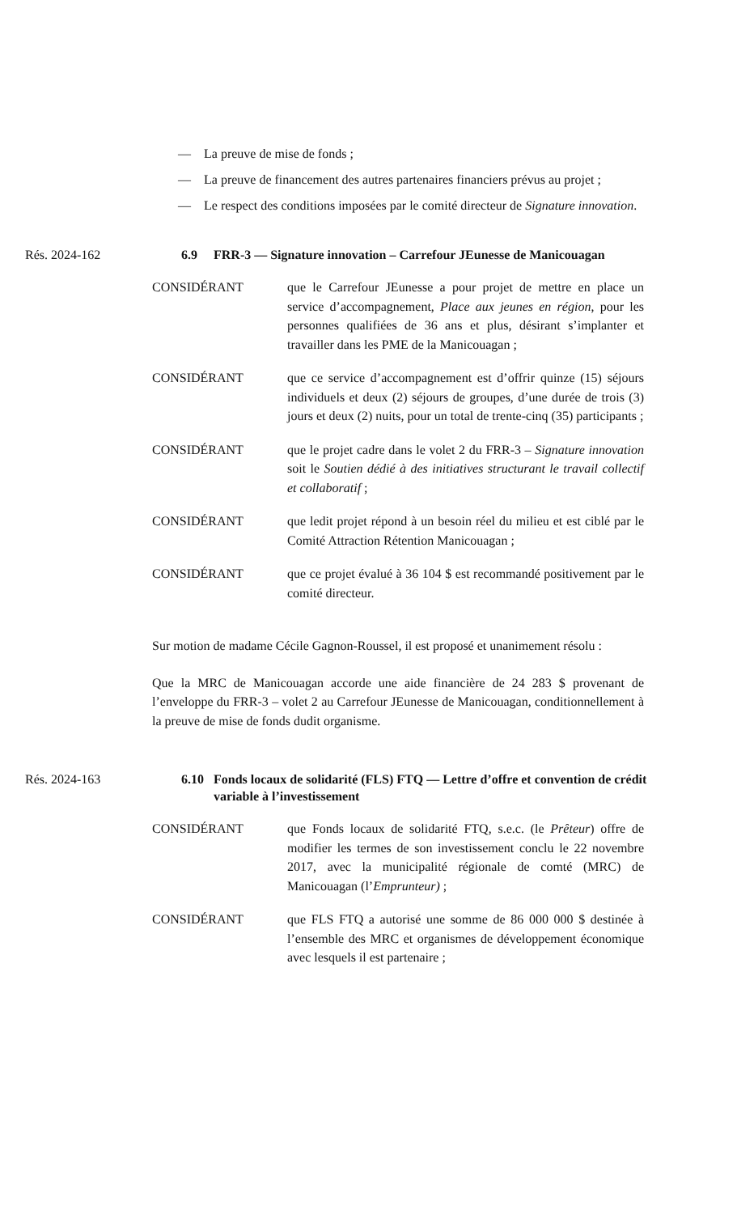— La preuve de mise de fonds ;
— La preuve de financement des autres partenaires financiers prévus au projet ;
— Le respect des conditions imposées par le comité directeur de Signature innovation.
Rés. 2024-162 6.9 FRR-3 — Signature innovation – Carrefour JEunesse de Manicouagan
CONSIDÉRANT que le Carrefour JEunesse a pour projet de mettre en place un service d’accompagnement, Place aux jeunes en région, pour les personnes qualifiées de 36 ans et plus, désirant s’implanter et travailler dans les PME de la Manicouagan ;
CONSIDÉRANT que ce service d’accompagnement est d’offrir quinze (15) séjours individuels et deux (2) séjours de groupes, d’une durée de trois (3) jours et deux (2) nuits, pour un total de trente-cinq (35) participants ;
CONSIDÉRANT que le projet cadre dans le volet 2 du FRR-3 – Signature innovation soit le Soutien dédié à des initiatives structurant le travail collectif et collaboratif ;
CONSIDÉRANT que ledit projet répond à un besoin réel du milieu et est ciblé par le Comité Attraction Rétention Manicouagan ;
CONSIDÉRANT que ce projet évalué à 36 104 $ est recommandé positivement par le comité directeur.
Sur motion de madame Cécile Gagnon-Roussel, il est proposé et unanimement résolu :
Que la MRC de Manicouagan accorde une aide financière de 24 283 $ provenant de l’enveloppe du FRR-3 – volet 2 au Carrefour JEunesse de Manicouagan, conditionnellement à la preuve de mise de fonds dudit organisme.
Rés. 2024-163 6.10 Fonds locaux de solidarité (FLS) FTQ — Lettre d’offre et convention de crédit variable à l’investissement
CONSIDÉRANT que Fonds locaux de solidarité FTQ, s.e.c. (le Prêteur) offre de modifier les termes de son investissement conclu le 22 novembre 2017, avec la municipalité régionale de comté (MRC) de Manicouagan (l’Emprunteur) ;
CONSIDÉRANT que FLS FTQ a autorisé une somme de 86 000 000 $ destinée à l’ensemble des MRC et organismes de développement économique avec lesquels il est partenaire ;